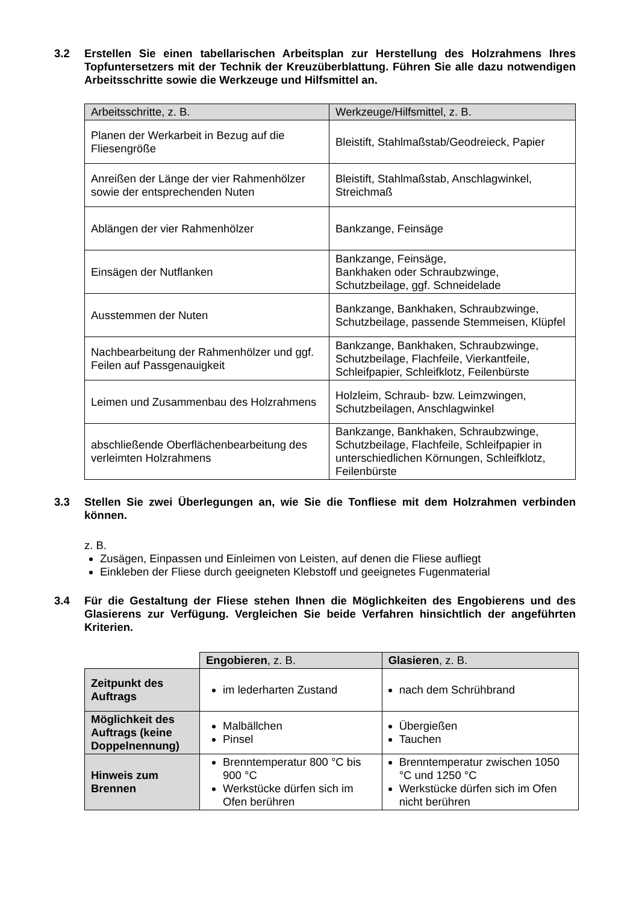3.2 Erstellen Sie einen tabellarischen Arbeitsplan zur Herstellung des Holzrahmens Ihres Topfuntersetzers mit der Technik der Kreuzüberblattung. Führen Sie alle dazu notwendigen Arbeitsschritte sowie die Werkzeuge und Hilfsmittel an.
| Arbeitsschritte, z. B. | Werkzeuge/Hilfsmittel, z. B. |
| --- | --- |
| Planen der Werkarbeit in Bezug auf die Fliesengröße | Bleistift, Stahlmaßstab/Geodreieck, Papier |
| Anreißen der Länge der vier Rahmenhölzer sowie der entsprechenden Nuten | Bleistift, Stahlmaßstab, Anschlagwinkel, Streichmaß |
| Ablängen der vier Rahmenhölzer | Bankzange, Feinsäge |
| Einsägen der Nutflanken | Bankzange, Feinsäge, Bankhaken oder Schraubzwinge, Schutzbeilage, ggf. Schneidelade |
| Ausstemmen der Nuten | Bankzange, Bankhaken, Schraubzwinge, Schutzbeilage, passende Stemmeisen, Klüpfel |
| Nachbearbeitung der Rahmenhölzer und ggf. Feilen auf Passgenauigkeit | Bankzange, Bankhaken, Schraubzwinge, Schutzbeilage, Flachfeile, Vierkantfeile, Schleifpapier, Schleifklotz, Feilenbürste |
| Leimen und Zusammenbau des Holzrahmens | Holzleim, Schraub- bzw. Leimzwingen, Schutzbeilagen, Anschlagwinkel |
| abschließende Oberflächenbearbeitung des verleimten Holzrahmens | Bankzange, Bankhaken, Schraubzwinge, Schutzbeilage, Flachfeile, Schleifpapier in unterschiedlichen Körnungen, Schleifklotz, Feilenbürste |
3.3 Stellen Sie zwei Überlegungen an, wie Sie die Tonfliese mit dem Holzrahmen verbinden können.
z. B.
Zusägen, Einpassen und Einleimen von Leisten, auf denen die Fliese aufliegt
Einkleben der Fliese durch geeigneten Klebstoff und geeignetes Fugenmaterial
3.4 Für die Gestaltung der Fliese stehen Ihnen die Möglichkeiten des Engobierens und des Glasierens zur Verfügung. Vergleichen Sie beide Verfahren hinsichtlich der angeführten Kriterien.
| | Engobieren , z. B. | Glasieren , z. B. |
| --- | --- | --- |
| Zeitpunkt des Auftrags | im lederharten Zustand | nach dem Schrühbrand |
| Möglichkeit des Auftrags (keine Doppelnennung) | Malbällchen Pinsel | Übergießen Tauchen |
| Hinweis zum Brennen | Brenntemperatur 800 °C bis 900 °C Werkstücke dürfen sich im Ofen berühren | Brenntemperatur zwischen 1050 °C und 1250 °C Werkstücke dürfen sich im Ofen nicht berühren |